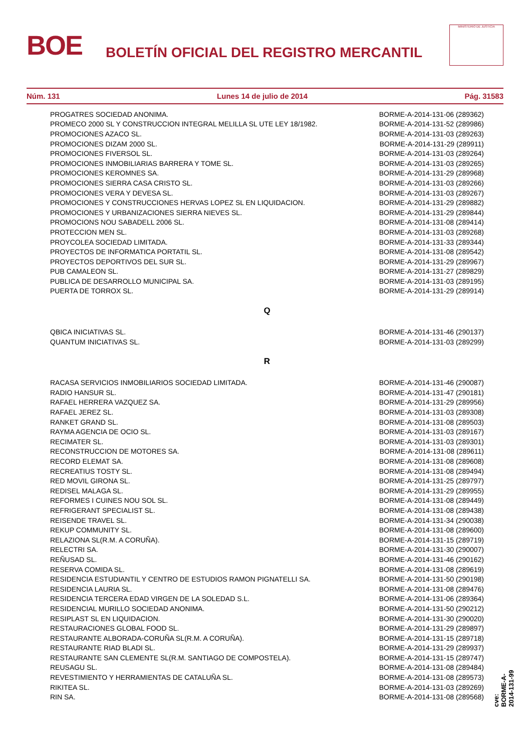BOE
BOLETÍN OFICIAL DEL REGISTRO MERCANTIL
MINISTERIO DE JUSTICIA
Núm. 131 Lunes 14 de julio de 2014 Pág. 31583
| PROGATRES SOCIEDAD ANONIMA. | BORME-A-2014-131-06 (289362) |
| PROMECO 2000 SL Y CONSTRUCCION INTEGRAL MELILLA SL UTE LEY 18/1982. | BORME-A-2014-131-52 (289986) |
| PROMOCIONES AZACO SL. | BORME-A-2014-131-03 (289263) |
| PROMOCIONES DIZAM 2000 SL. | BORME-A-2014-131-29 (289911) |
| PROMOCIONES FIVERSOL SL. | BORME-A-2014-131-03 (289264) |
| PROMOCIONES INMOBILIARIAS BARRERA Y TOME SL. | BORME-A-2014-131-03 (289265) |
| PROMOCIONES KEROMNES SA. | BORME-A-2014-131-29 (289968) |
| PROMOCIONES SIERRA CASA CRISTO SL. | BORME-A-2014-131-03 (289266) |
| PROMOCIONES VERA Y DEVESA SL. | BORME-A-2014-131-03 (289267) |
| PROMOCIONES Y CONSTRUCCIONES HERVAS LOPEZ SL EN LIQUIDACION. | BORME-A-2014-131-29 (289882) |
| PROMOCIONES Y URBANIZACIONES SIERRA NIEVES SL. | BORME-A-2014-131-29 (289844) |
| PROMOCIONS NOU SABADELL 2006 SL. | BORME-A-2014-131-08 (289414) |
| PROTECCION MEN SL. | BORME-A-2014-131-03 (289268) |
| PROYCOLEA SOCIEDAD LIMITADA. | BORME-A-2014-131-33 (289344) |
| PROYECTOS DE INFORMATICA PORTATIL SL. | BORME-A-2014-131-08 (289542) |
| PROYECTOS DEPORTIVOS DEL SUR SL. | BORME-A-2014-131-29 (289967) |
| PUB CAMALEON SL. | BORME-A-2014-131-27 (289829) |
| PUBLICA DE DESARROLLO MUNICIPAL SA. | BORME-A-2014-131-03 (289195) |
| PUERTA DE TORROX SL. | BORME-A-2014-131-29 (289914) |
Q
| QBICA INICIATIVAS SL. | BORME-A-2014-131-46 (290137) |
| QUANTUM INICIATIVAS SL. | BORME-A-2014-131-03 (289299) |
R
| RACASA SERVICIOS INMOBILIARIOS SOCIEDAD LIMITADA. | BORME-A-2014-131-46 (290087) |
| RADIO HANSUR SL. | BORME-A-2014-131-47 (290181) |
| RAFAEL HERRERA VAZQUEZ SA. | BORME-A-2014-131-29 (289956) |
| RAFAEL JEREZ SL. | BORME-A-2014-131-03 (289308) |
| RANKET GRAND SL. | BORME-A-2014-131-08 (289503) |
| RAYMA AGENCIA DE OCIO SL. | BORME-A-2014-131-03 (289167) |
| RECIMATER SL. | BORME-A-2014-131-03 (289301) |
| RECONSTRUCCION DE MOTORES SA. | BORME-A-2014-131-08 (289611) |
| RECORD ELEMAT SA. | BORME-A-2014-131-08 (289608) |
| RECREATIUS TOSTY SL. | BORME-A-2014-131-08 (289494) |
| RED MOVIL GIRONA SL. | BORME-A-2014-131-25 (289797) |
| REDISEL MALAGA SL. | BORME-A-2014-131-29 (289955) |
| REFORMES I CUINES NOU SOL SL. | BORME-A-2014-131-08 (289449) |
| REFRIGERANT SPECIALIST SL. | BORME-A-2014-131-08 (289438) |
| REISENDE TRAVEL SL. | BORME-A-2014-131-34 (290038) |
| REKUP COMMUNITY SL. | BORME-A-2014-131-08 (289600) |
| RELAZIONA SL(R.M. A CORUÑA). | BORME-A-2014-131-15 (289719) |
| RELECTRI SA. | BORME-A-2014-131-30 (290007) |
| REÑUSAD SL. | BORME-A-2014-131-46 (290162) |
| RESERVA COMIDA SL. | BORME-A-2014-131-08 (289619) |
| RESIDENCIA ESTUDIANTIL Y CENTRO DE ESTUDIOS RAMON PIGNATELLI SA. | BORME-A-2014-131-50 (290198) |
| RESIDENCIA LAURIA SL. | BORME-A-2014-131-08 (289476) |
| RESIDENCIA TERCERA EDAD VIRGEN DE LA SOLEDAD S.L. | BORME-A-2014-131-06 (289364) |
| RESIDENCIAL MURILLO SOCIEDAD ANONIMA. | BORME-A-2014-131-50 (290212) |
| RESIPLAST SL EN LIQUIDACION. | BORME-A-2014-131-30 (290020) |
| RESTAURACIONES GLOBAL FOOD SL. | BORME-A-2014-131-29 (289897) |
| RESTAURANTE ALBORADA-CORUÑA SL(R.M. A CORUÑA). | BORME-A-2014-131-15 (289718) |
| RESTAURANTE RIAD BLADI SL. | BORME-A-2014-131-29 (289937) |
| RESTAURANTE SAN CLEMENTE SL(R.M. SANTIAGO DE COMPOSTELA). | BORME-A-2014-131-15 (289747) |
| REUSAGU SL. | BORME-A-2014-131-08 (289484) |
| REVESTIMIENTO Y HERRAMIENTAS DE CATALUÑA SL. | BORME-A-2014-131-08 (289573) |
| RIKITEA SL. | BORME-A-2014-131-03 (289269) |
| RIN SA. | BORME-A-2014-131-08 (289568) |
cve: BORME-A-2014-131-99